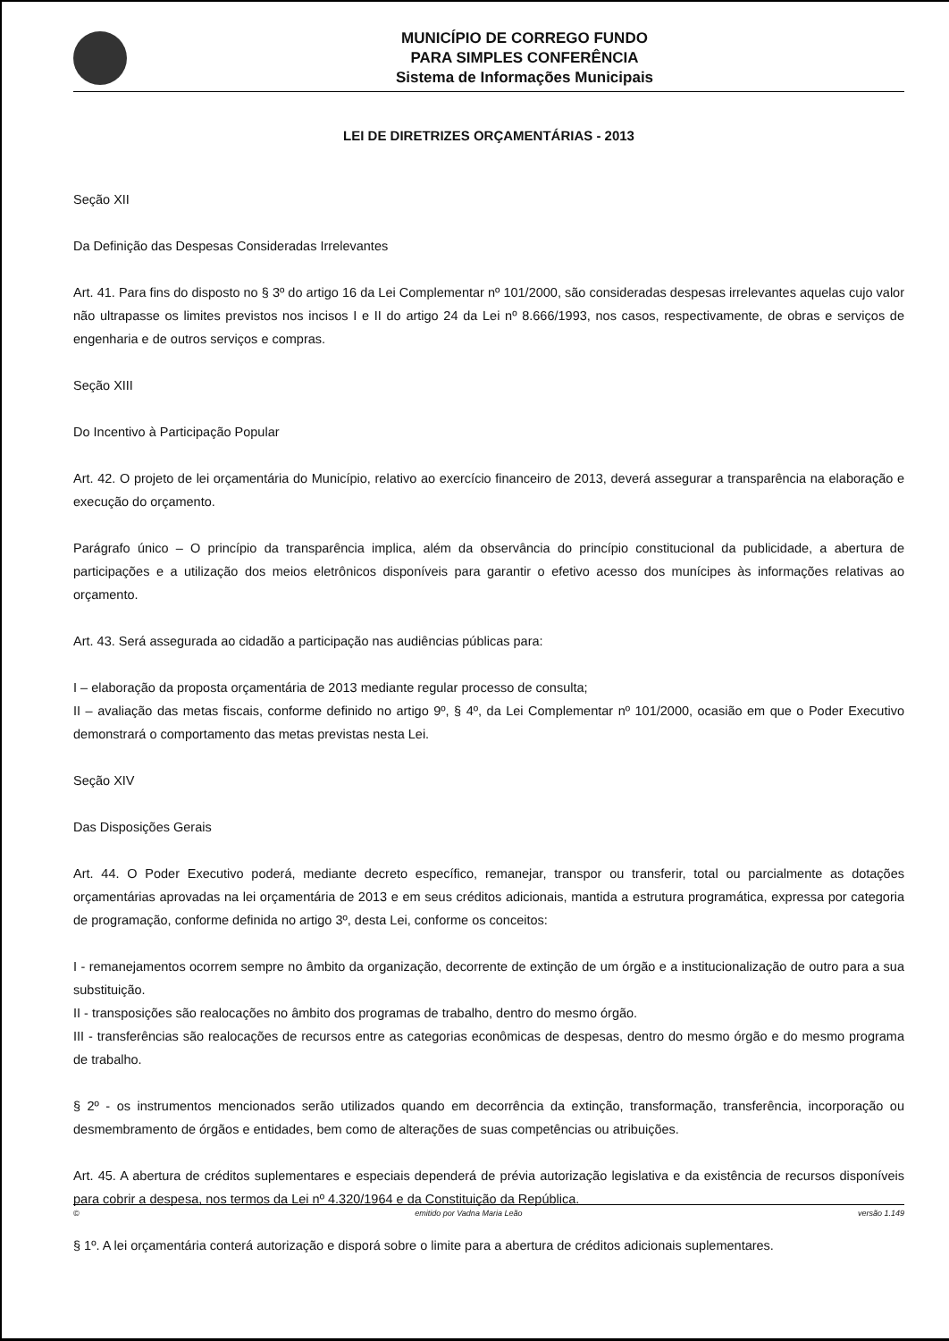MUNICÍPIO DE CORREGO FUNDO
PARA SIMPLES CONFERÊNCIA
Sistema de Informações Municipais
LEI DE DIRETRIZES ORÇAMENTÁRIAS - 2013
Seção XII
Da Definição das Despesas Consideradas Irrelevantes
Art. 41. Para fins do disposto no § 3º do artigo 16 da Lei Complementar nº 101/2000, são consideradas despesas irrelevantes aquelas cujo valor não ultrapasse os limites previstos nos incisos I e II do artigo 24 da Lei nº 8.666/1993, nos casos, respectivamente, de obras e serviços de engenharia e de outros serviços e compras.
Seção XIII
Do Incentivo à Participação Popular
Art. 42. O projeto de lei orçamentária do Município, relativo ao exercício financeiro de 2013, deverá assegurar a transparência na elaboração e execução do orçamento.
Parágrafo único – O princípio da transparência implica, além da observância do princípio constitucional da publicidade, a abertura de participações e a utilização dos meios eletrônicos disponíveis para garantir o efetivo acesso dos munícipes às informações relativas ao orçamento.
Art. 43. Será assegurada ao cidadão a participação nas audiências públicas para:
I – elaboração da proposta orçamentária de 2013 mediante regular processo de consulta;
II – avaliação das metas fiscais, conforme definido no artigo 9º, § 4º, da Lei Complementar nº 101/2000, ocasião em que o Poder Executivo demonstrará o comportamento das metas previstas nesta Lei.
Seção XIV
Das Disposições Gerais
Art. 44. O Poder Executivo poderá, mediante decreto específico, remanejar, transpor ou transferir, total ou parcialmente as dotações orçamentárias aprovadas na lei orçamentária de 2013 e em seus créditos adicionais, mantida a estrutura programática, expressa por categoria de programação, conforme definida no artigo 3º, desta Lei, conforme os conceitos:
I - remanejamentos ocorrem sempre no âmbito da organização, decorrente de extinção de um órgão e a institucionalização de outro para a sua substituição.
II - transposições são realocações no âmbito dos programas de trabalho, dentro do mesmo órgão.
III - transferências são realocações de recursos entre as categorias econômicas de despesas, dentro do mesmo órgão e do mesmo programa de trabalho.
§ 2º - os instrumentos mencionados serão utilizados quando em decorrência da extinção, transformação, transferência, incorporação ou desmembramento de órgãos e entidades, bem como de alterações de suas competências ou atribuições.
Art. 45. A abertura de créditos suplementares e especiais dependerá de prévia autorização legislativa e da existência de recursos disponíveis para cobrir a despesa, nos termos da Lei nº 4.320/1964 e da Constituição da República.
§ 1º. A lei orçamentária conterá autorização e disporá sobre o limite para a abertura de créditos adicionais suplementares.
© emitido por Vadna Maria Leão versão 1.149